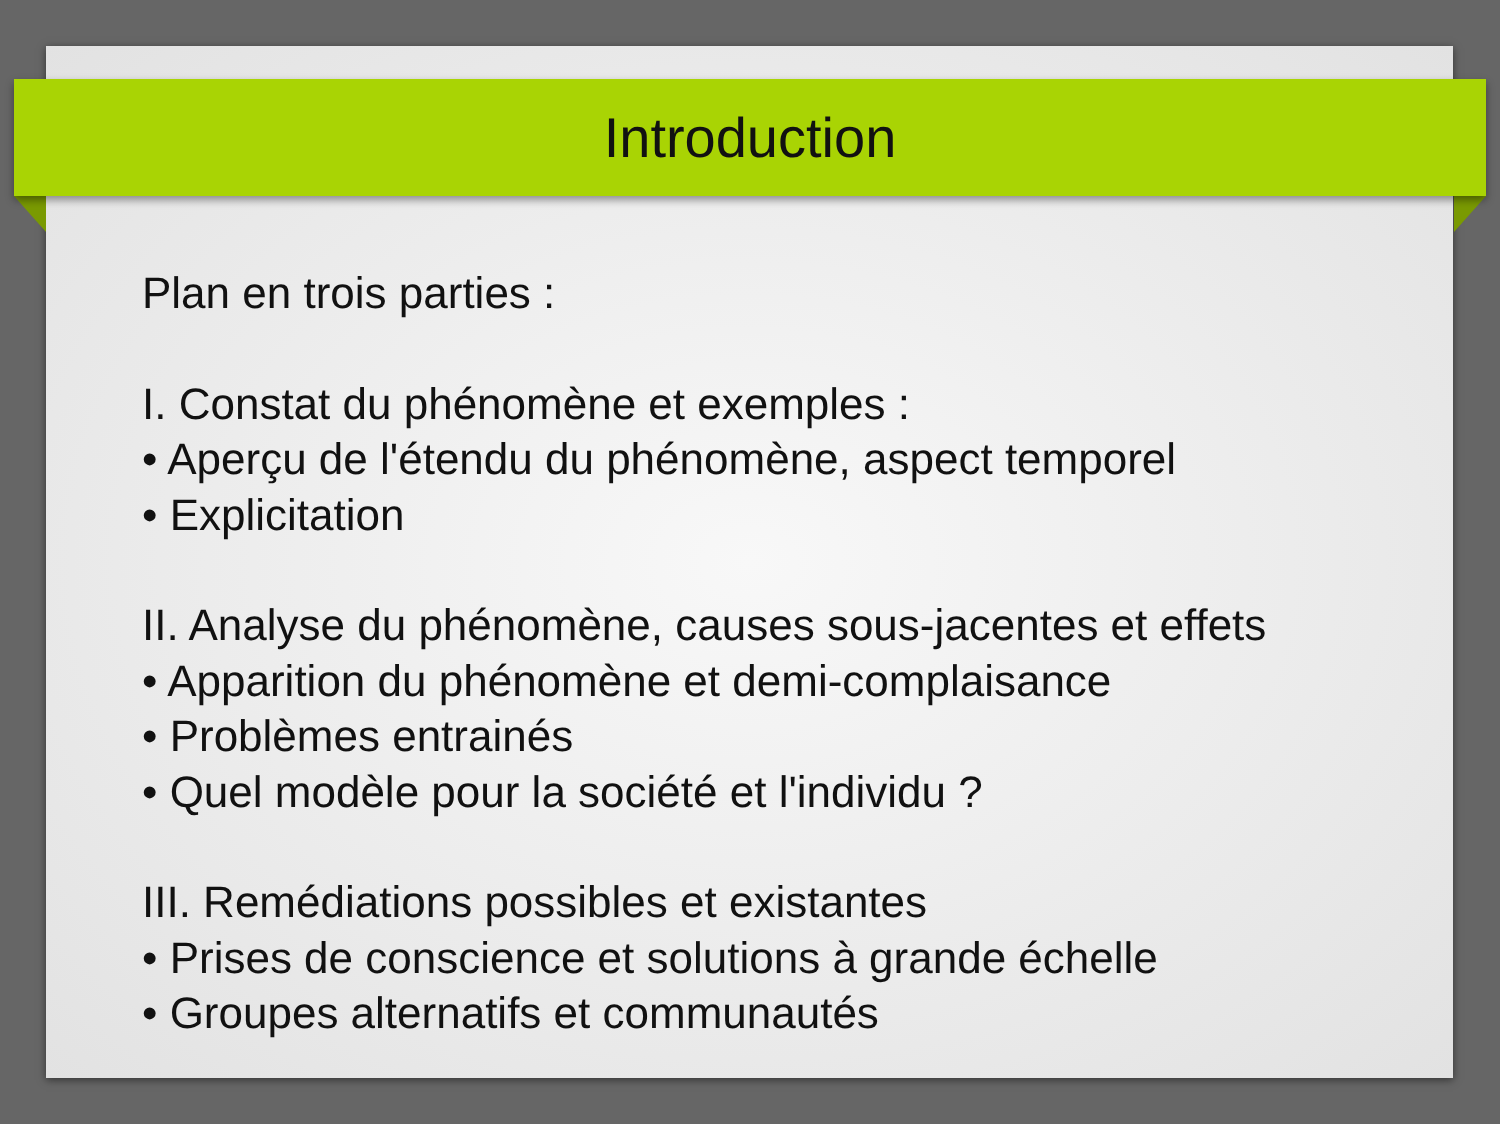Introduction
Plan en trois parties :
I. Constat du phénomène et exemples :
• Aperçu de l'étendu du phénomène, aspect temporel
• Explicitation
II. Analyse du phénomène, causes sous-jacentes et effets
• Apparition du phénomène et demi-complaisance
• Problèmes entrainés
• Quel modèle pour la société et l'individu ?
III. Remédiations possibles et existantes
• Prises de conscience et solutions à grande échelle
• Groupes alternatifs et communautés